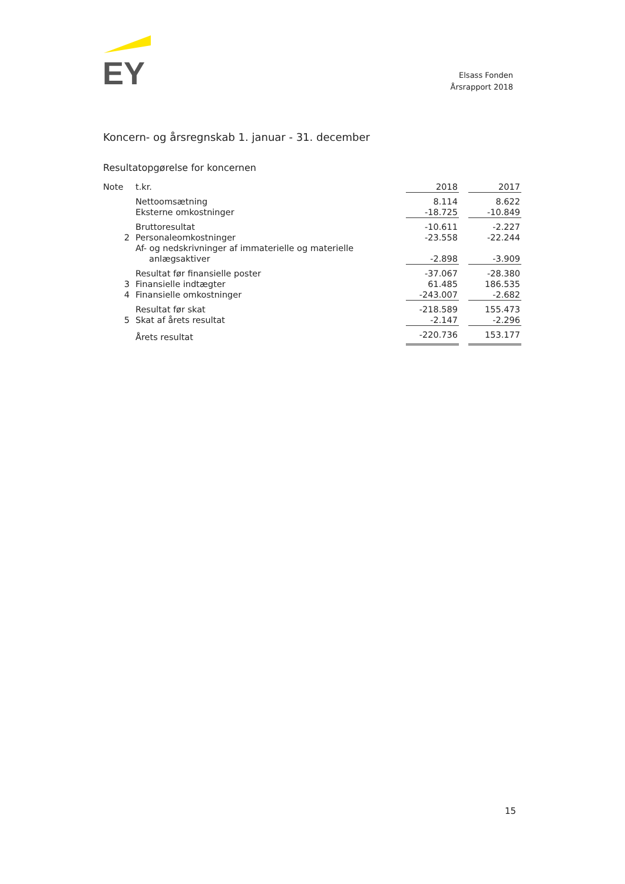EY
Elsass Fonden
Årsrapport 2018
Koncern- og årsregnskab 1. januar - 31. december
Resultatopgørelse for koncernen
| Note | t.kr. | 2018 | | 2017 |
| | Nettoomsætning | 8.114 | | 8.622 |
| | Eksterne omkostninger | -18.725 | | -10.849 |
| | Bruttoresultat | -10.611 | | -2.227 |
| 2 | Personaleomkostninger | -23.558 | | -22.244 |
| | Af- og nedskrivninger af immaterielle og materielle anlægsaktiver | -2.898 | | -3.909 |
| | Resultat før finansielle poster | -37.067 | | -28.380 |
| 3 | Finansielle indtægter | 61.485 | | 186.535 |
| 4 | Finansielle omkostninger | -243.007 | | -2.682 |
| | Resultat før skat | -218.589 | | 155.473 |
| 5 | Skat af årets resultat | -2.147 | | -2.296 |
| | Årets resultat | -220.736 | | 153.177 |
15